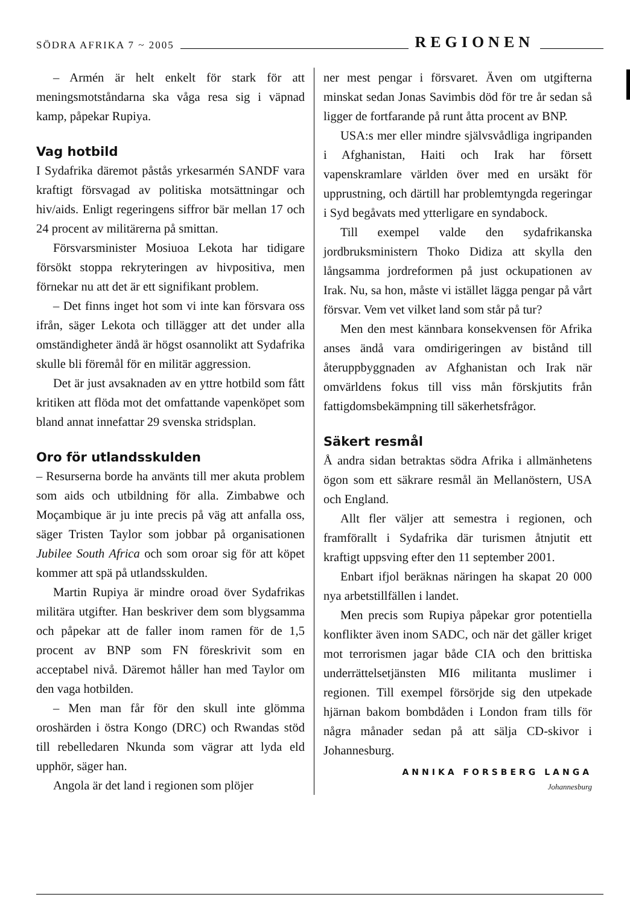SÖDRA AFRIKA 7 ~ 2005 REGIONEN
– Armén är helt enkelt för stark för att meningsmotståndarna ska våga resa sig i väpnad kamp, påpekar Rupiya.
Vag hotbild
I Sydafrika däremot påstås yrkesarmén SANDF vara kraftigt försvagad av politiska motsättningar och hiv/aids. Enligt regeringens siffror bär mellan 17 och 24 procent av militärerna på smittan.
Försvarsminister Mosiuoa Lekota har tidigare försökt stoppa rekryteringen av hivpositiva, men förnekar nu att det är ett signifikant problem.
– Det finns inget hot som vi inte kan försvara oss ifrån, säger Lekota och tillägger att det under alla omständigheter ändå är högst osannolikt att Sydafrika skulle bli föremål för en militär aggression.
Det är just avsaknaden av en yttre hotbild som fått kritiken att flöda mot det omfattande vapenköpet som bland annat innefattar 29 svenska stridsplan.
Oro för utlandsskulden
– Resurserna borde ha använts till mer akuta problem som aids och utbildning för alla. Zimbabwe och Moçambique är ju inte precis på väg att anfalla oss, säger Tristen Taylor som jobbar på organisationen Jubilee South Africa och som oroar sig för att köpet kommer att spä på utlandsskulden.
Martin Rupiya är mindre oroad över Sydafrikas militära utgifter. Han beskriver dem som blygsamma och påpekar att de faller inom ramen för de 1,5 procent av BNP som FN föreskrivit som en acceptabel nivå. Däremot håller han med Taylor om den vaga hotbilden.
– Men man får för den skull inte glömma oroshärden i östra Kongo (DRC) och Rwandas stöd till rebelledaren Nkunda som vägrar att lyda eld upphör, säger han.
Angola är det land i regionen som plöjer
ner mest pengar i försvaret. Även om utgifterna minskat sedan Jonas Savimbis död för tre år sedan så ligger de fortfarande på runt åtta procent av BNP.
USA:s mer eller mindre självsvådliga ingripanden i Afghanistan, Haiti och Irak har försett vapenskramlare världen över med en ursäkt för upprustning, och därtill har problemtyngda regeringar i Syd begåvats med ytterligare en syndabock.
Till exempel valde den sydafrikanska jordbruksministern Thoko Didiza att skylla den långsamma jordreformen på just ockupationen av Irak. Nu, sa hon, måste vi istället lägga pengar på vårt försvar. Vem vet vilket land som står på tur?
Men den mest kännbara konsekvensen för Afrika anses ändå vara omdirigeringen av bistånd till återuppbyggnaden av Afghanistan och Irak när omvärldens fokus till viss mån förskjutits från fattigdomsbekämpning till säkerhetsfrågor.
Säkert resmål
Å andra sidan betraktas södra Afrika i allmänhetens ögon som ett säkrare resmål än Mellanöstern, USA och England.
Allt fler väljer att semestra i regionen, och framförallt i Sydafrika där turismen åtnjutit ett kraftigt uppsving efter den 11 september 2001.
Enbart ifjol beräknas näringen ha skapat 20 000 nya arbetstillfällen i landet.
Men precis som Rupiya påpekar gror potentiella konflikter även inom SADC, och när det gäller kriget mot terrorismen jagar både CIA och den brittiska underrättelsetjänsten MI6 militanta muslimer i regionen. Till exempel försörjde sig den utpekade hjärnan bakom bombdåden i London fram tills för några månader sedan på att sälja CD-skivor i Johannesburg.
ANNIKA FORSBERG LANGA
Johannesburg